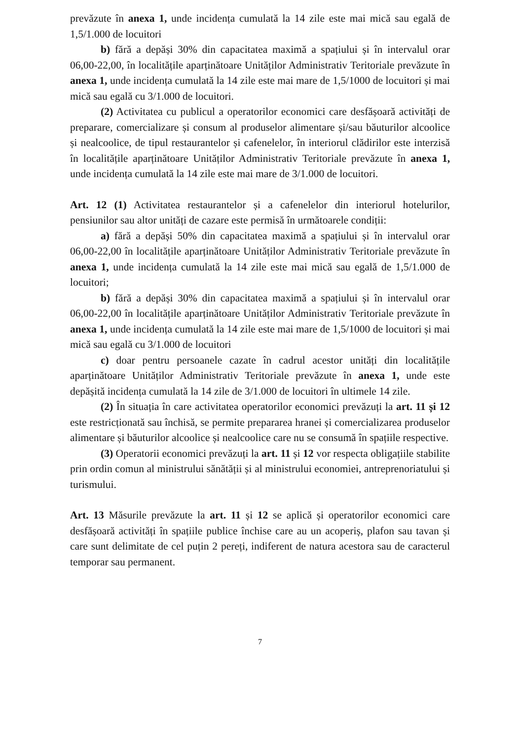prevăzute în anexa 1, unde incidența cumulată la 14 zile este mai mică sau egală de 1,5/1.000 de locuitori
b) fără a depăși 30% din capacitatea maximă a spațiului și în intervalul orar 06,00-22,00, în localitățile aparținătoare Unităților Administrativ Teritoriale prevăzute în anexa 1, unde incidența cumulată la 14 zile este mai mare de 1,5/1000 de locuitori și mai mică sau egală cu 3/1.000 de locuitori.
(2) Activitatea cu publicul a operatorilor economici care desfășoară activități de preparare, comercializare și consum al produselor alimentare și/sau băuturilor alcoolice și nealcoolice, de tipul restaurantelor și cafenelelor, în interiorul clădirilor este interzisă în localitățile aparținătoare Unităților Administrativ Teritoriale prevăzute în anexa 1, unde incidența cumulată la 14 zile este mai mare de 3/1.000 de locuitori.
Art. 12 (1) Activitatea restaurantelor și a cafenelelor din interiorul hotelurilor, pensiunilor sau altor unități de cazare este permisă în următoarele condiții:
a) fără a depăși 50% din capacitatea maximă a spațiului și în intervalul orar 06,00-22,00 în localitățile aparținătoare Unităților Administrativ Teritoriale prevăzute în anexa 1, unde incidența cumulată la 14 zile este mai mică sau egală de 1,5/1.000 de locuitori;
b) fără a depăși 30% din capacitatea maximă a spațiului și în intervalul orar 06,00-22,00 în localitățile aparținătoare Unităților Administrativ Teritoriale prevăzute în anexa 1, unde incidența cumulată la 14 zile este mai mare de 1,5/1000 de locuitori și mai mică sau egală cu 3/1.000 de locuitori
c) doar pentru persoanele cazate în cadrul acestor unități din localitățile aparținătoare Unităților Administrativ Teritoriale prevăzute în anexa 1, unde este depășită incidența cumulată la 14 zile de 3/1.000 de locuitori în ultimele 14 zile.
(2) În situația în care activitatea operatorilor economici prevăzuți la art. 11 și 12 este restricționată sau închisă, se permite prepararea hranei și comercializarea produselor alimentare și băuturilor alcoolice și nealcoolice care nu se consumă în spațiile respective.
(3) Operatorii economici prevăzuți la art. 11 și 12 vor respecta obligațiile stabilite prin ordin comun al ministrului sănătății și al ministrului economiei, antreprenoriatului și turismului.
Art. 13 Măsurile prevăzute la art. 11 și 12 se aplică și operatorilor economici care desfășoară activități în spațiile publice închise care au un acoperiș, plafon sau tavan și care sunt delimitate de cel puțin 2 pereți, indiferent de natura acestora sau de caracterul temporar sau permanent.
7